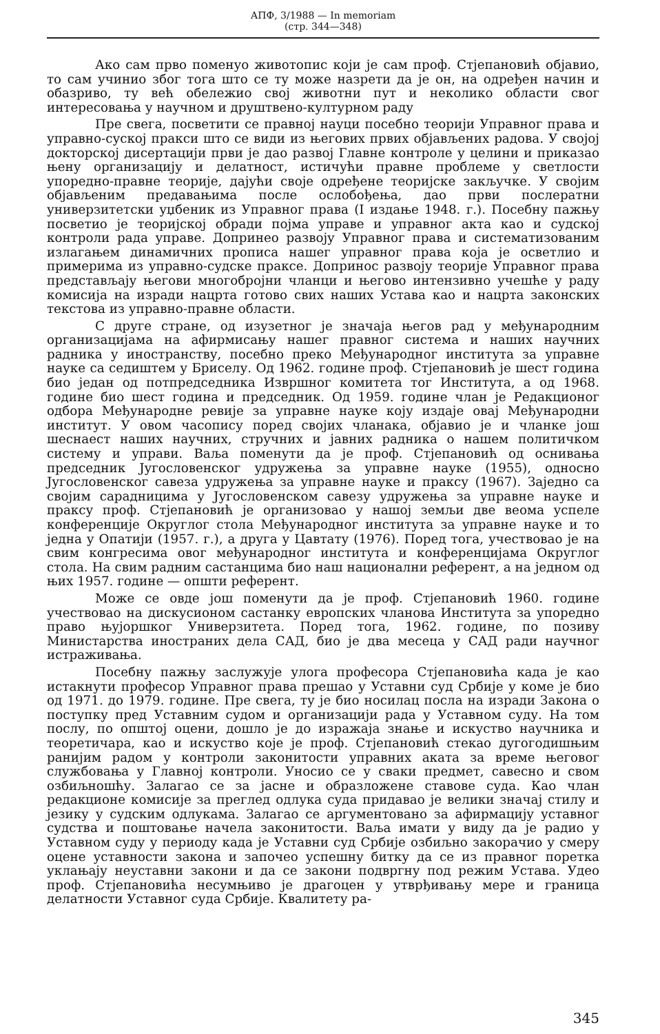АПФ, 3/1988 — In memoriam
(стр. 344—348)
Ако сам прво поменуо животопис који је сам проф. Стјепановић објавио, то сам учинио због тога што се ту може назрети да је он, на одређен начин и обазриво, ту већ обележио свој животни пут и неколико области свог интересовања у научном и друштвено-културном раду
Пре свега, посветити се правној науци посебно теорији Управног права и управно-суској пракси што се види из његових првих објављених радова. У својој докторској дисертацији први је дао развој Главне контроле у целини и приказао њену организацију и делатност, истичући правне проблеме у светлости упоредно-правне теорије, дајући своје одређене теоријске закључке. У својим објављеним предавањима после ослобођења, дао први послератни универзитетски уџбеник из Управног права (I издање 1948. г.). Посебну пажњу посветио је теоријској обради појма управе и управног акта као и судској контроли рада управе. Допринео развоју Управног права и систематизованим излагањем динамичних прописа нашег управног права која је осветлио и примерима из управно-судске праксе. Допринос развоју теорије Управног права представљају његови многобројни чланци и његово интензивно учешће у раду комисија на изради нацрта готово свих наших Устава као и нацрта законских текстова из управно-правне области.
С друге стране, од изузетног је значаја његов рад у међународним организацијама на афирмисању нашег правног система и наших научних радника у иностранству, посебно преко Међународног института за управне науке са седиштем у Бриселу. Од 1962. године проф. Стјепановић је шест година био један од потпредседника Извршног комитета тог Института, а од 1968. године био шест година и председник. Од 1959. године члан је Редакционог одбора Међународне ревије за управне науке коју издаје овај Међународни институт. У овом часопису поред својих чланака, објавио је и чланке још шеснаест наших научних, стручних и јавних радника о нашем политичком систему и управи. Ваља поменути да је проф. Стјепановић од оснивања председник Југословенског удружења за управне науке (1955), односно Југословенског савеза удружења за управне науке и праксу (1967). Заједно са својим сарадницима у Југословенском савезу удружења за управне науке и праксу проф. Стјепановић је организовао у нашој земљи две веома успеле конференције Округлог стола Међународног института за управне науке и то једна у Опатији (1957. г.), а друга у Цавтату (1976). Поред тога, учествовао је на свим конгресима овог међународног института и конференцијама Округлог стола. На свим радним састанцима био наш национални референт, а на једном од њих 1957. године — општи референт.
Може се овде још поменути да је проф. Стјепановић 1960. године учествовао на дискусионом састанку европских чланова Института за упоредно право њујоршког Универзитета. Поред тога, 1962. године, по позиву Министарства иностраних дела САД, био је два месеца у САД ради научног истраживања.
Посебну пажњу заслужује улога професора Стјепановића када је као истакнути професор Управног права прешао у Уставни суд Србије у коме је био од 1971. до 1979. године. Пре свега, ту је био носилац посла на изради Закона о поступку пред Уставним судом и организацији рада у Уставном суду. На том послу, по општој оцени, дошло је до изражаја знање и искуство научника и теоретичара, као и искуство које је проф. Стјепановић стекао дугогодишњим ранијим радом у контроли законитости управних аката за време његовог службовања у Главној контроли. Уносио се у сваки предмет, савесно и свом озбиљношћу. Залагао се за јасне и образложене ставове суда. Као члан редакционе комисије за преглед одлука суда придавао је велики значај стилу и језику у судским одлукама. Залагао се аргументовано за афирмацију уставног судства и поштовање начела законитости. Ваља имати у виду да је радио у Уставном суду у периоду када је Уставни суд Србије озбиљно закорачио у смеру оцене уставности закона и започео успешну битку да се из правног поретка уклањају неуставни закони и да се закони подвргну под режим Устава. Удео проф. Стјепановића несумњиво је драгоцен у утврђивању мере и граница делатности Уставног суда Србије. Квалитету ра-
345